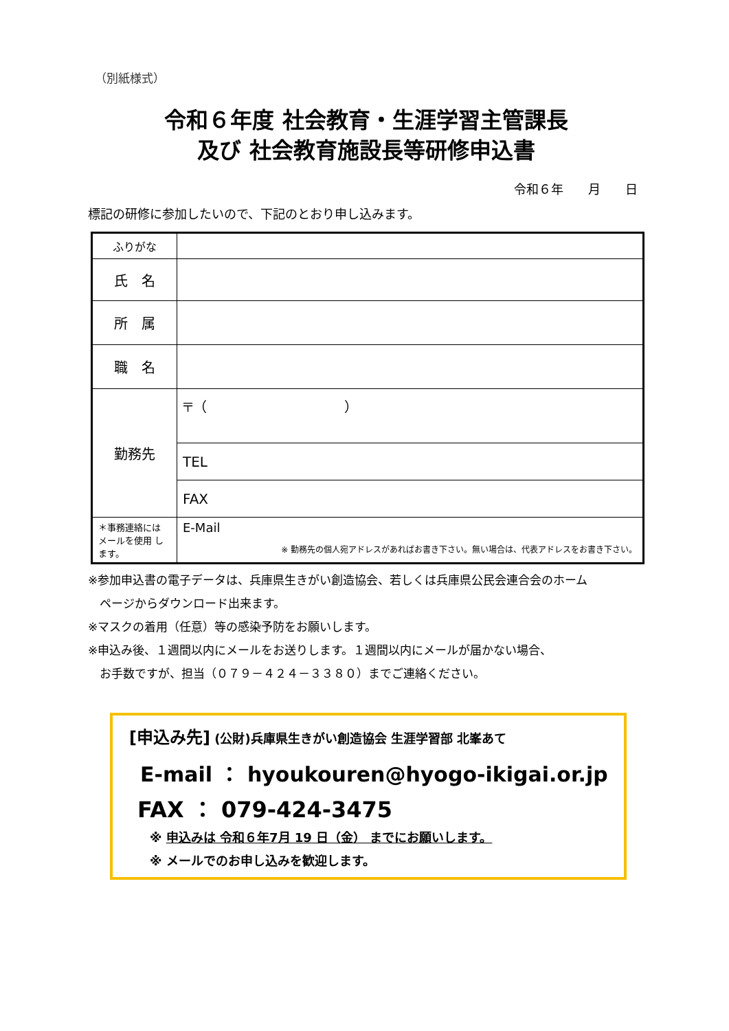（別紙様式）
令和６年度 社会教育・生涯学習主管課長
及び 社会教育施設長等研修申込書
令和６年　　月　　日
標記の研修に参加したいので、下記のとおり申し込みます。
| ふりがな | |
| 氏 名 | |
| 所 属 | |
| 職 名 | |
| 勤務先 | 〒（ ） |
| | TEL |
| | FAX |
| ＊事務連絡には メールを使用 します。 | E-Mail ※ 勤務先の個人宛アドレスがあればお書き下さい。無い場合は、代表アドレスをお書き下さい。 |
※参加申込書の電子データは、兵庫県生きがい創造協会、若しくは兵庫県公民会連合会のホーム
　ページからダウンロード出来ます。
※マスクの着用（任意）等の感染予防をお願いします。
※申込み後、１週間以内にメールをお送りします。１週間以内にメールが届かない場合、
　お手数ですが、担当（０７９－４２４－３３８０）までご連絡ください。
[申込み先] (公財)兵庫県生きがい創造協会 生涯学習部 北峯あて
E-mail ： hyoukouren@hyogo-ikigai.or.jp
FAX ： 079-424-3475
※ 申込みは 令和６年7月 19 日（金） までにお願いします。
※ メールでのお申し込みを歓迎します。